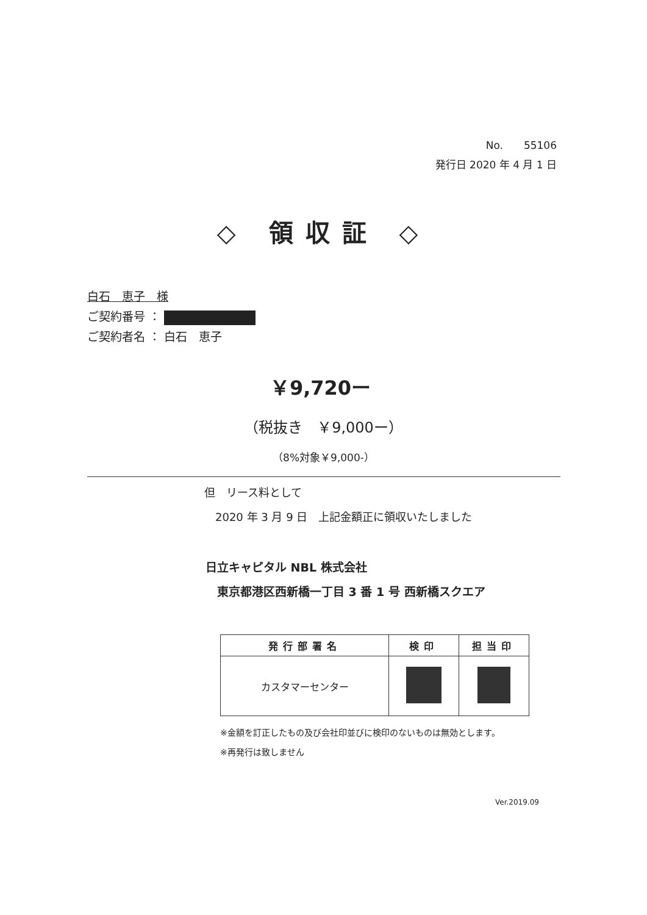No.　　55106
発行日 2020 年 4 月 1 日
◇ 領収証 ◇
白石　恵子　様
ご契約番号 ：
ご契約者名 ： 白石　恵子
￥9,720ー
（税抜き　￥9,000ー）
（8%対象￥9,000-）
但　リース料として
　2020 年 3 月 9 日　上記金額正に領収いたしました
日立キャピタル NBL 株式会社
　東京都港区西新橋一丁目 3 番 1 号 西新橋スクエア
| 発行部署名 | 検印 | 担当印 |
| --- | --- | --- |
| カスタマーセンター | | |
※金額を訂正したもの及び会社印並びに検印のないものは無効とします。
※再発行は致しません
Ver.2019.09